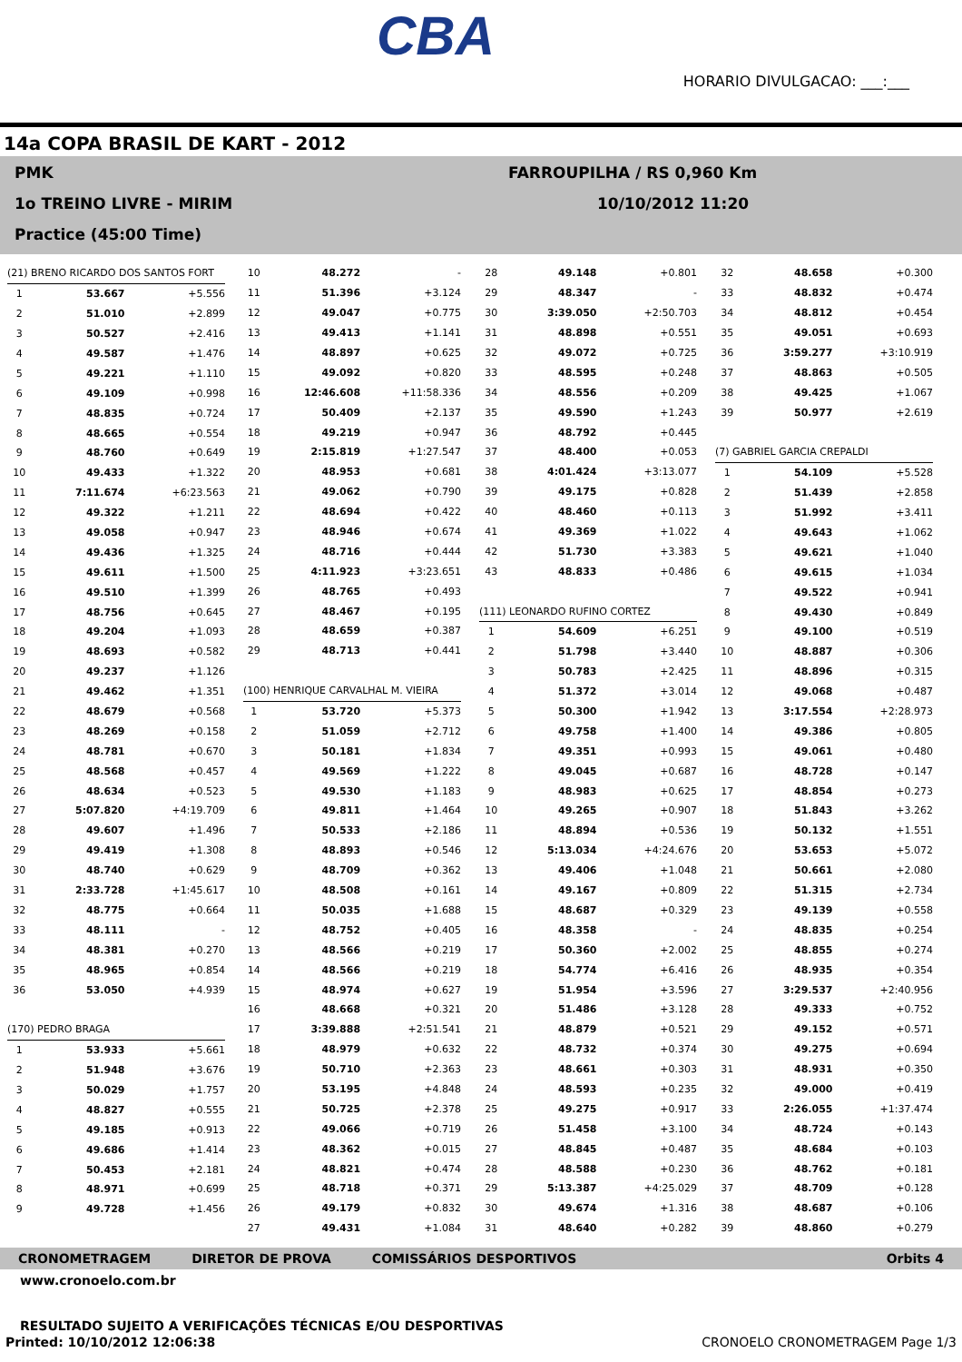CBA
HORARIO DIVULGACAO: ___:___
14a COPA BRASIL DE KART - 2012
PMK
1o TREINO LIVRE - MIRIM
Practice (45:00 Time)
FARROUPILHA / RS 0,960 Km
10/10/2012 11:20
| (21) BRENO RICARDO DOS SANTOS FORT | | |
| 1 | 53.667 | +5.556 |
| 2 | 51.010 | +2.899 |
| 3 | 50.527 | +2.416 |
| 4 | 49.587 | +1.476 |
| 5 | 49.221 | +1.110 |
| 6 | 49.109 | +0.998 |
| 7 | 48.835 | +0.724 |
| 8 | 48.665 | +0.554 |
| 9 | 48.760 | +0.649 |
| 10 | 49.433 | +1.322 |
| 11 | 7:11.674 | +6:23.563 |
| 12 | 49.322 | +1.211 |
| 13 | 49.058 | +0.947 |
| 14 | 49.436 | +1.325 |
| 15 | 49.611 | +1.500 |
| 16 | 49.510 | +1.399 |
| 17 | 48.756 | +0.645 |
| 18 | 49.204 | +1.093 |
| 19 | 48.693 | +0.582 |
| 20 | 49.237 | +1.126 |
| 21 | 49.462 | +1.351 |
| 22 | 48.679 | +0.568 |
| 23 | 48.269 | +0.158 |
| 24 | 48.781 | +0.670 |
| 25 | 48.568 | +0.457 |
| 26 | 48.634 | +0.523 |
| 27 | 5:07.820 | +4:19.709 |
| 28 | 49.607 | +1.496 |
| 29 | 49.419 | +1.308 |
| 30 | 48.740 | +0.629 |
| 31 | 2:33.728 | +1:45.617 |
| 32 | 48.775 | +0.664 |
| 33 | 48.111 | - |
| 34 | 48.381 | +0.270 |
| 35 | 48.965 | +0.854 |
| 36 | 53.050 | +4.939 |
| (170) PEDRO BRAGA | | |
| 1 | 53.933 | +5.661 |
| 2 | 51.948 | +3.676 |
| 3 | 50.029 | +1.757 |
| 4 | 48.827 | +0.555 |
| 5 | 49.185 | +0.913 |
| 6 | 49.686 | +1.414 |
| 7 | 50.453 | +2.181 |
| 8 | 48.971 | +0.699 |
| 9 | 49.728 | +1.456 |
| 10 | 48.272 | - |
| 11 | 51.396 | +3.124 |
| 12 | 49.047 | +0.775 |
| 13 | 49.413 | +1.141 |
| 14 | 48.897 | +0.625 |
| 15 | 49.092 | +0.820 |
| 16 | 12:46.608 | +11:58.336 |
| 17 | 50.409 | +2.137 |
| 18 | 49.219 | +0.947 |
| 19 | 2:15.819 | +1:27.547 |
| 20 | 48.953 | +0.681 |
| 21 | 49.062 | +0.790 |
| 22 | 48.694 | +0.422 |
| 23 | 48.946 | +0.674 |
| 24 | 48.716 | +0.444 |
| 25 | 4:11.923 | +3:23.651 |
| 26 | 48.765 | +0.493 |
| 27 | 48.467 | +0.195 |
| 28 | 48.659 | +0.387 |
| 29 | 48.713 | +0.441 |
| (100) HENRIQUE CARVALHAL M. VIEIRA | | |
| 1 | 53.720 | +5.373 |
| 2 | 51.059 | +2.712 |
| 3 | 50.181 | +1.834 |
| 4 | 49.569 | +1.222 |
| 5 | 49.530 | +1.183 |
| 6 | 49.811 | +1.464 |
| 7 | 50.533 | +2.186 |
| 8 | 48.893 | +0.546 |
| 9 | 48.709 | +0.362 |
| 10 | 48.508 | +0.161 |
| 11 | 50.035 | +1.688 |
| 12 | 48.752 | +0.405 |
| 13 | 48.566 | +0.219 |
| 14 | 48.566 | +0.219 |
| 15 | 48.974 | +0.627 |
| 16 | 48.668 | +0.321 |
| 17 | 3:39.888 | +2:51.541 |
| 18 | 48.979 | +0.632 |
| 19 | 50.710 | +2.363 |
| 20 | 53.195 | +4.848 |
| 21 | 50.725 | +2.378 |
| 22 | 49.066 | +0.719 |
| 23 | 48.362 | +0.015 |
| 24 | 48.821 | +0.474 |
| 25 | 48.718 | +0.371 |
| 26 | 49.179 | +0.832 |
| 27 | 49.431 | +1.084 |
| 28 | 49.148 | +0.801 |
| 29 | 48.347 | - |
| 30 | 3:39.050 | +2:50.703 |
| 31 | 48.898 | +0.551 |
| 32 | 49.072 | +0.725 |
| 33 | 48.595 | +0.248 |
| 34 | 48.556 | +0.209 |
| 35 | 49.590 | +1.243 |
| 36 | 48.792 | +0.445 |
| 37 | 48.400 | +0.053 |
| 38 | 4:01.424 | +3:13.077 |
| 39 | 49.175 | +0.828 |
| 40 | 48.460 | +0.113 |
| 41 | 49.369 | +1.022 |
| 42 | 51.730 | +3.383 |
| 43 | 48.833 | +0.486 |
| (111) LEONARDO RUFINO CORTEZ | | |
| 1 | 54.609 | +6.251 |
| 2 | 51.798 | +3.440 |
| 3 | 50.783 | +2.425 |
| 4 | 51.372 | +3.014 |
| 5 | 50.300 | +1.942 |
| 6 | 49.758 | +1.400 |
| 7 | 49.351 | +0.993 |
| 8 | 49.045 | +0.687 |
| 9 | 48.983 | +0.625 |
| 10 | 49.265 | +0.907 |
| 11 | 48.894 | +0.536 |
| 12 | 5:13.034 | +4:24.676 |
| 13 | 49.406 | +1.048 |
| 14 | 49.167 | +0.809 |
| 15 | 48.687 | +0.329 |
| 16 | 48.358 | - |
| 17 | 50.360 | +2.002 |
| 18 | 54.774 | +6.416 |
| 19 | 51.954 | +3.596 |
| 20 | 51.486 | +3.128 |
| 21 | 48.879 | +0.521 |
| 22 | 48.732 | +0.374 |
| 23 | 48.661 | +0.303 |
| 24 | 48.593 | +0.235 |
| 25 | 49.275 | +0.917 |
| 26 | 51.458 | +3.100 |
| 27 | 48.845 | +0.487 |
| 28 | 48.588 | +0.230 |
| 29 | 5:13.387 | +4:25.029 |
| 30 | 49.674 | +1.316 |
| 31 | 48.640 | +0.282 |
| 32 | 48.658 | +0.300 |
| 33 | 48.832 | +0.474 |
| 34 | 48.812 | +0.454 |
| 35 | 49.051 | +0.693 |
| 36 | 3:59.277 | +3:10.919 |
| 37 | 48.863 | +0.505 |
| 38 | 49.425 | +1.067 |
| 39 | 50.977 | +2.619 |
| (7) GABRIEL GARCIA CREPALDI | | |
| 1 | 54.109 | +5.528 |
| 2 | 51.439 | +2.858 |
| 3 | 51.992 | +3.411 |
| 4 | 49.643 | +1.062 |
| 5 | 49.621 | +1.040 |
| 6 | 49.615 | +1.034 |
| 7 | 49.522 | +0.941 |
| 8 | 49.430 | +0.849 |
| 9 | 49.100 | +0.519 |
| 10 | 48.887 | +0.306 |
| 11 | 48.896 | +0.315 |
| 12 | 49.068 | +0.487 |
| 13 | 3:17.554 | +2:28.973 |
| 14 | 49.386 | +0.805 |
| 15 | 49.061 | +0.480 |
| 16 | 48.728 | +0.147 |
| 17 | 48.854 | +0.273 |
| 18 | 51.843 | +3.262 |
| 19 | 50.132 | +1.551 |
| 20 | 53.653 | +5.072 |
| 21 | 50.661 | +2.080 |
| 22 | 51.315 | +2.734 |
| 23 | 49.139 | +0.558 |
| 24 | 48.835 | +0.254 |
| 25 | 48.855 | +0.274 |
| 26 | 48.935 | +0.354 |
| 27 | 3:29.537 | +2:40.956 |
| 28 | 49.333 | +0.752 |
| 29 | 49.152 | +0.571 |
| 30 | 49.275 | +0.694 |
| 31 | 48.931 | +0.350 |
| 32 | 49.000 | +0.419 |
| 33 | 2:26.055 | +1:37.474 |
| 34 | 48.724 | +0.143 |
| 35 | 48.684 | +0.103 |
| 36 | 48.762 | +0.181 |
| 37 | 48.709 | +0.128 |
| 38 | 48.687 | +0.106 |
| 39 | 48.860 | +0.279 |
CRONOMETRAGEM DIRETOR DE PROVA COMISSÁRIOS DESPORTIVOS Orbits 4
www.cronoelo.com.br
RESULTADO SUJEITO A VERIFICAÇÕES TÉCNICAS E/OU DESPORTIVAS
Printed: 10/10/2012 12:06:38 CRONOELO CRONOMETRAGEM Page 1/3